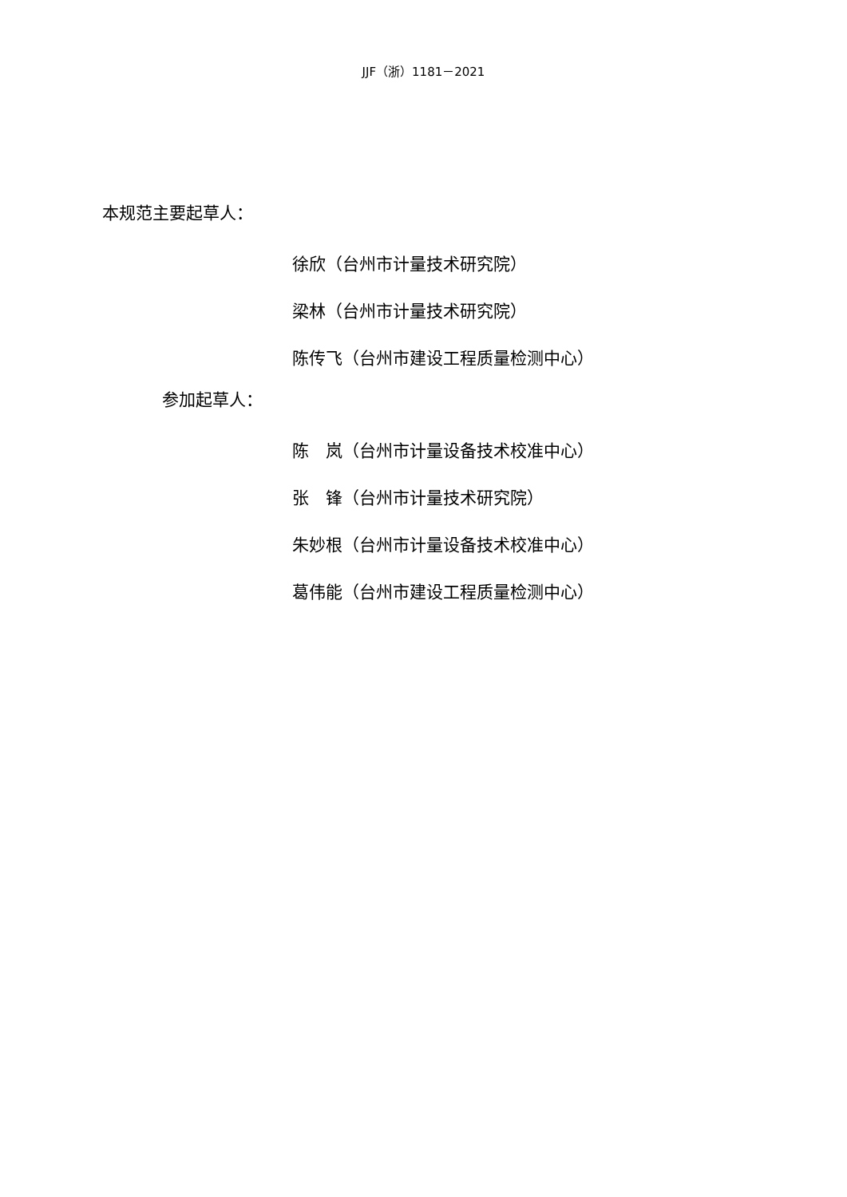JJF（浙）1181－2021
本规范主要起草人：
徐欣（台州市计量技术研究院）
梁林（台州市计量技术研究院）
陈传飞（台州市建设工程质量检测中心）
参加起草人：
陈　岚（台州市计量设备技术校准中心）
张　锋（台州市计量技术研究院）
朱妙根（台州市计量设备技术校准中心）
葛伟能（台州市建设工程质量检测中心）